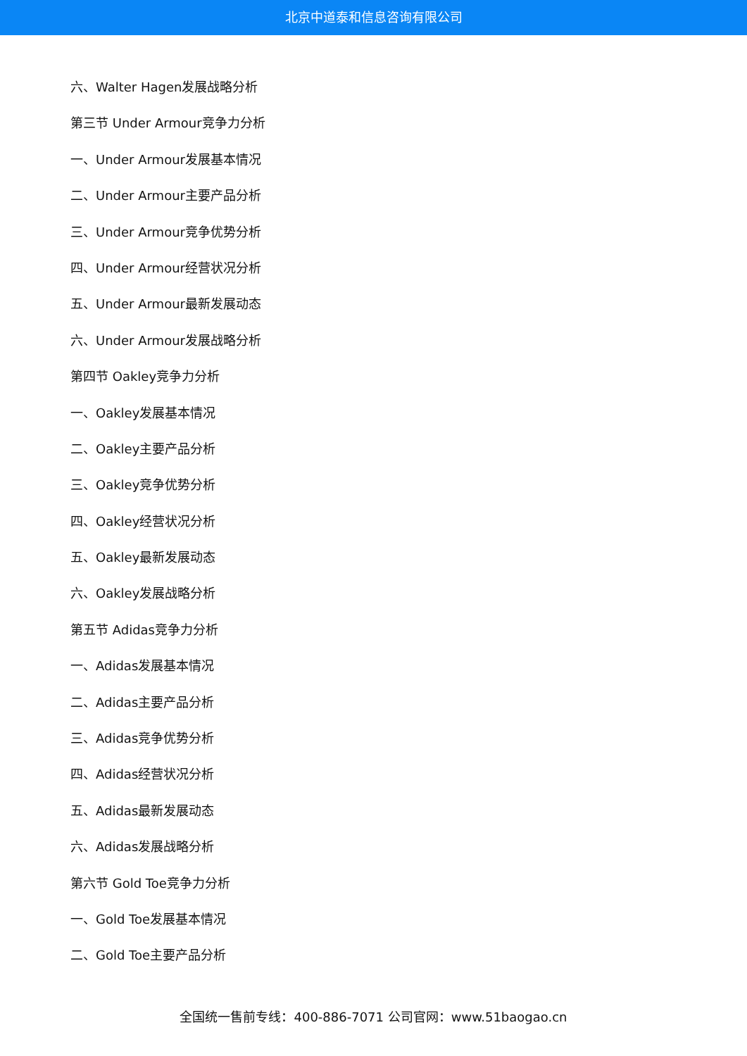北京中道泰和信息咨询有限公司
六、Walter Hagen发展战略分析
第三节 Under Armour竞争力分析
一、Under Armour发展基本情况
二、Under Armour主要产品分析
三、Under Armour竞争优势分析
四、Under Armour经营状况分析
五、Under Armour最新发展动态
六、Under Armour发展战略分析
第四节 Oakley竞争力分析
一、Oakley发展基本情况
二、Oakley主要产品分析
三、Oakley竞争优势分析
四、Oakley经营状况分析
五、Oakley最新发展动态
六、Oakley发展战略分析
第五节 Adidas竞争力分析
一、Adidas发展基本情况
二、Adidas主要产品分析
三、Adidas竞争优势分析
四、Adidas经营状况分析
五、Adidas最新发展动态
六、Adidas发展战略分析
第六节 Gold Toe竞争力分析
一、Gold Toe发展基本情况
二、Gold Toe主要产品分析
全国统一售前专线：400-886-7071 公司官网：www.51baogao.cn